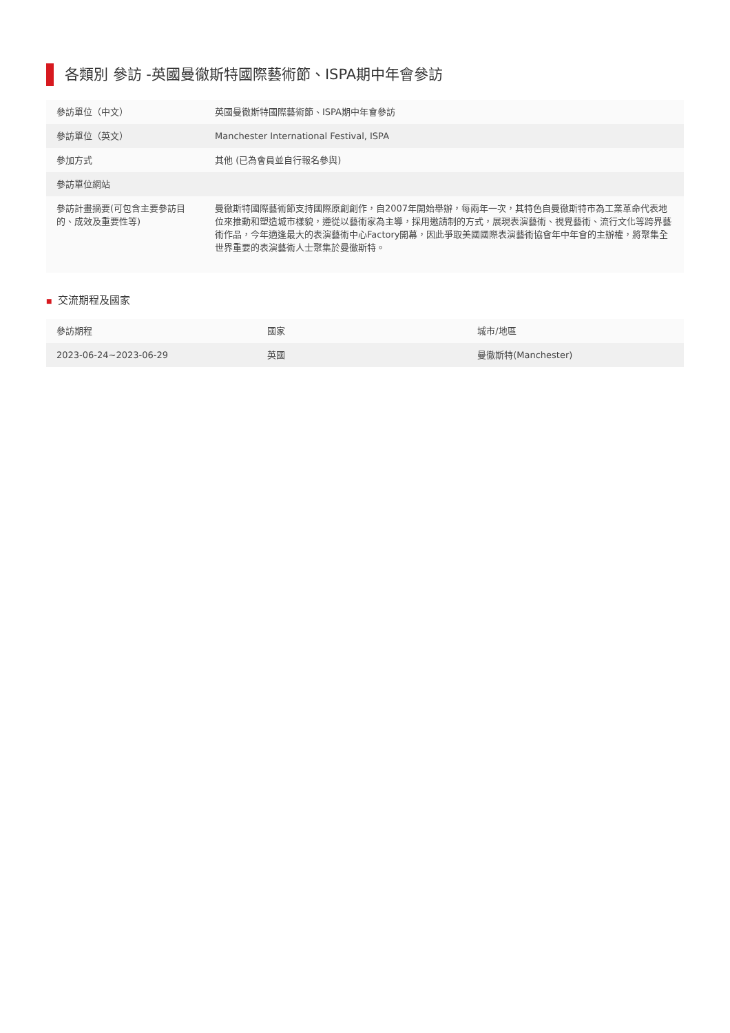各類別 參訪 -英國曼徹斯特國際藝術節、ISPA期中年會參訪
| 參訪單位（中文） | 英國曼徹斯特國際藝術節、ISPA期中年會參訪 |
| 參訪單位（英文） | Manchester International Festival, ISPA |
| 參加方式 | 其他 (已為會員並自行報名參與) |
| 參訪單位網站 | |
| 參訪計畫摘要(可包含主要參訪目的、成效及重要性等) | 曼徹斯特國際藝術節支持國際原創創作，自2007年開始舉辦，每兩年一次，其特色自曼徹斯特市為工業革命代表地位來推動和塑造城市樣貌，遵從以藝術家為主導，採用邀請制的方式，展現表演藝術、視覺藝術、流行文化等跨界藝術作品，今年適逢最大的表演藝術中心Factory開幕，因此爭取美國國際表演藝術協會年中年會的主辦權，將聚集全世界重要的表演藝術人士聚集於曼徹斯特。 |
■ 交流期程及國家
| 參訪期程 | 國家 | 城市/地區 |
| --- | --- | --- |
| 2023-06-24~2023-06-29 | 英國 | 曼徹斯特(Manchester) |